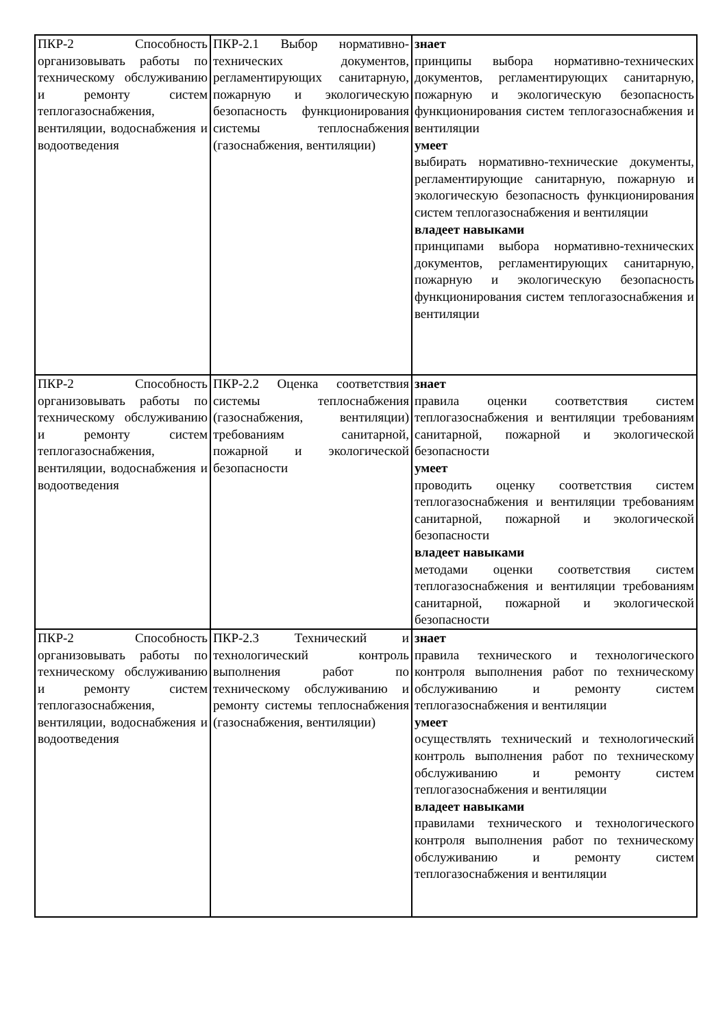| ПКР-2 Способность организовывать работы по техническому обслуживанию и ремонту систем теплогазоснабжения, вентиляции, водоснабжения и водоотведения | ПКР-2.1 Выбор нормативно-технических документов, регламентирующих санитарную, пожарную и экологическую безопасность функционирования системы теплоснабжения (газоснабжения, вентиляции) | знает принципы выбора нормативно-технических документов, регламентирующих санитарную, пожарную и экологическую безопасность функционирования систем теплогазоснабжения и вентиляции умеет выбирать нормативно-технические документы, регламентирующие санитарную, пожарную и экологическую безопасность функционирования систем теплогазоснабжения и вентиляции владеет навыками принципами выбора нормативно-технических документов, регламентирующих санитарную, пожарную и экологическую безопасность функционирования систем теплогазоснабжения и вентиляции |
| ПКР-2 Способность организовывать работы по техническому обслуживанию и ремонту систем теплогазоснабжения, вентиляции, водоснабжения и водоотведения | ПКР-2.2 Оценка соответствия системы теплоснабжения (газоснабжения, вентиляции) требованиям санитарной, пожарной и экологической безопасности | знает правила оценки соответствия систем теплогазоснабжения и вентиляции требованиям санитарной, пожарной и экологической безопасности умеет проводить оценку соответствия систем теплогазоснабжения и вентиляции требованиям санитарной, пожарной и экологической безопасности владеет навыками методами оценки соответствия систем теплогазоснабжения и вентиляции требованиям санитарной, пожарной и экологической безопасности |
| ПКР-2 Способность организовывать работы по техническому обслуживанию и ремонту систем теплогазоснабжения, вентиляции, водоснабжения и водоотведения | ПКР-2.3 Технический и технологический контроль выполнения работ по техническому обслуживанию и ремонту системы теплоснабжения (газоснабжения, вентиляции) | знает правила технического и технологического контроля выполнения работ по техническому обслуживанию и ремонту систем теплогазоснабжения и вентиляции умеет осуществлять технический и технологический контроль выполнения работ по техническому обслуживанию и ремонту систем теплогазоснабжения и вентиляции владеет навыками правилами технического и технологического контроля выполнения работ по техническому обслуживанию и ремонту систем теплогазоснабжения и вентиляции |